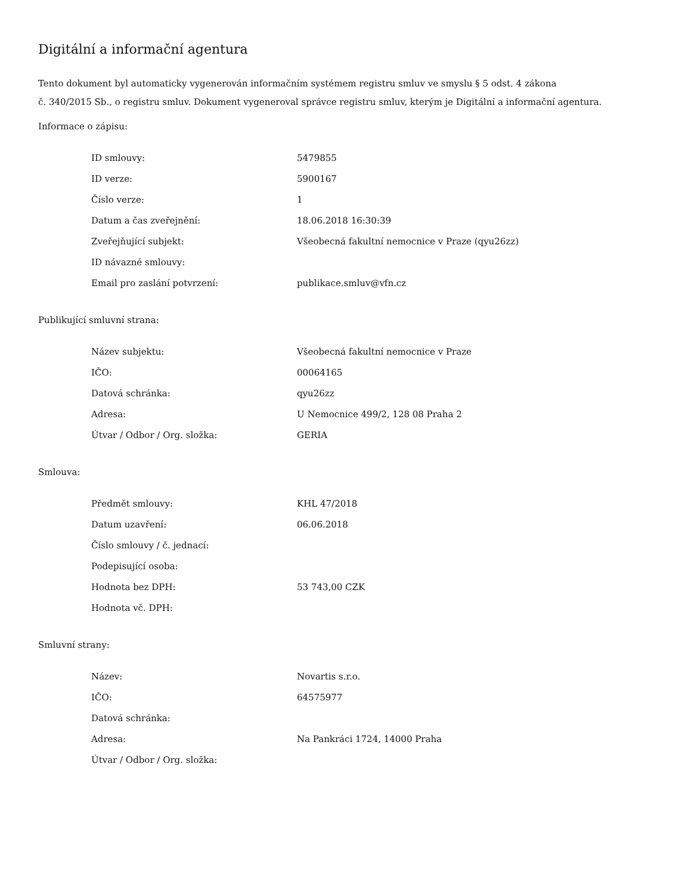Digitální a informační agentura
Tento dokument byl automaticky vygenerován informačním systémem registru smluv ve smyslu § 5 odst. 4 zákona
č. 340/2015 Sb., o registru smluv. Dokument vygeneroval správce registru smluv, kterým je Digitální a informační agentura.
Informace o zápisu:
| ID smlouvy: | 5479855 |
| ID verze: | 5900167 |
| Číslo verze: | 1 |
| Datum a čas zveřejnění: | 18.06.2018 16:30:39 |
| Zveřejňující subjekt: | Všeobecná fakultní nemocnice v Praze (qyu26zz) |
| ID návazné smlouvy: | |
| Email pro zaslání potvrzení: | publikace.smluv@vfn.cz |
Publikující smluvní strana:
| Název subjektu: | Všeobecná fakultní nemocnice v Praze |
| IČO: | 00064165 |
| Datová schránka: | qyu26zz |
| Adresa: | U Nemocnice 499/2, 128 08 Praha 2 |
| Útvar / Odbor / Org. složka: | GERIA |
Smlouva:
| Předmět smlouvy: | KHL 47/2018 |
| Datum uzavření: | 06.06.2018 |
| Číslo smlouvy / č. jednací: | |
| Podepisující osoba: | |
| Hodnota bez DPH: | 53 743,00 CZK |
| Hodnota vč. DPH: | |
Smluvní strany:
| Název: | Novartis s.r.o. |
| IČO: | 64575977 |
| Datová schránka: | |
| Adresa: | Na Pankráci 1724, 14000 Praha |
| Útvar / Odbor / Org. složka: | |